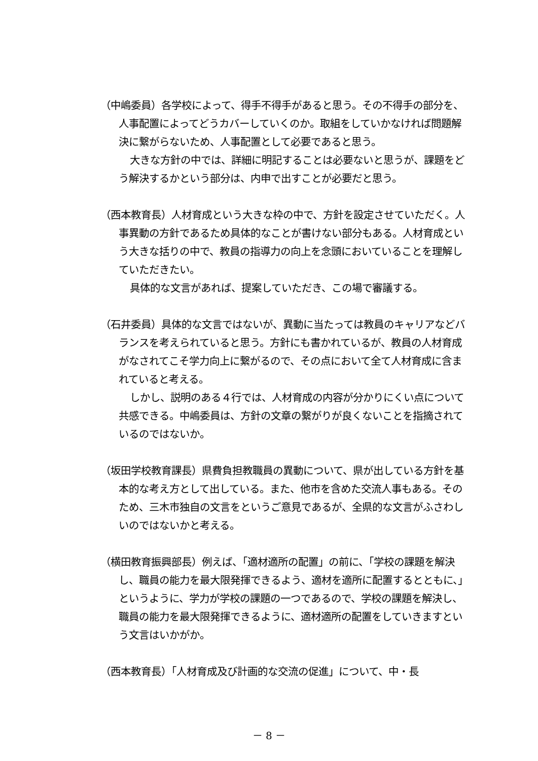（中嶋委員）各学校によって、得手不得手があると思う。その不得手の部分を、人事配置によってどうカバーしていくのか。取組をしていかなければ問題解決に繋がらないため、人事配置として必要であると思う。
大きな方針の中では、詳細に明記することは必要ないと思うが、課題をどう解決するかという部分は、内申で出すことが必要だと思う。
（西本教育長）人材育成という大きな枠の中で、方針を設定させていただく。人事異動の方針であるため具体的なことが書けない部分もある。人材育成という大きな括りの中で、教員の指導力の向上を念頭においていることを理解していただきたい。
具体的な文言があれば、提案していただき、この場で審議する。
（石井委員）具体的な文言ではないが、異動に当たっては教員のキャリアなどバランスを考えられていると思う。方針にも書かれているが、教員の人材育成がなされてこそ学力向上に繋がるので、その点において全て人材育成に含まれていると考える。
しかし、説明のある４行では、人材育成の内容が分かりにくい点について共感できる。中嶋委員は、方針の文章の繋がりが良くないことを指摘されているのではないか。
（坂田学校教育課長）県費負担教職員の異動について、県が出している方針を基本的な考え方として出している。また、他市を含めた交流人事もある。そのため、三木市独自の文言をというご意見であるが、全県的な文言がふさわしいのではないかと考える。
（横田教育振興部長）例えば、「適材適所の配置」の前に、「学校の課題を解決し、職員の能力を最大限発揮できるよう、適材を適所に配置するとともに、」というように、学力が学校の課題の一つであるので、学校の課題を解決し、職員の能力を最大限発揮できるように、適材適所の配置をしていきますという文言はいかがか。
（西本教育長）「人材育成及び計画的な交流の促進」について、中・長
－ 8 －